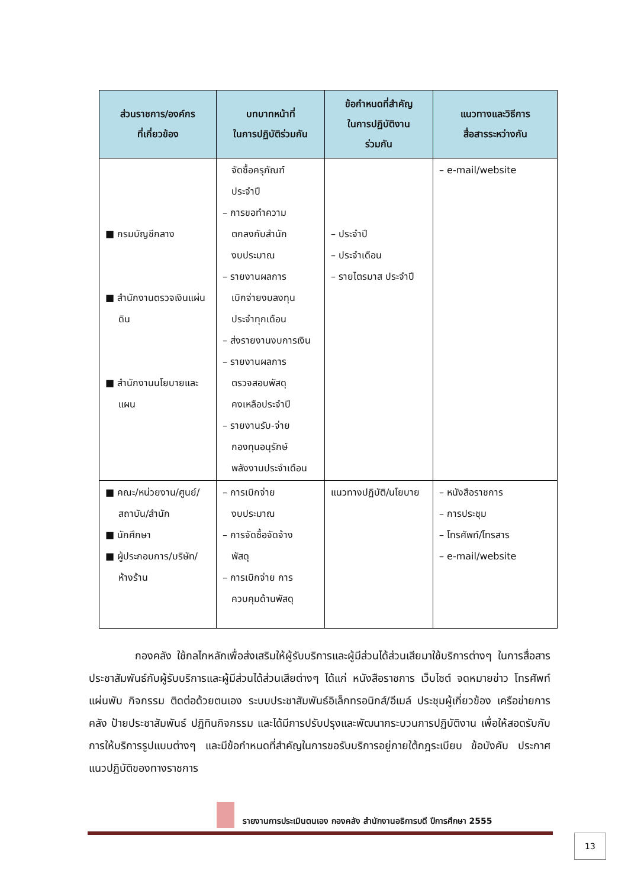| ส่วนราชการ/องค์กร ที่เกี่ยวข้อง | บทบาทหน้าที่ ในการปฏิบัติร่วมกัน | ข้อกำหนดที่สำคัญ ในการปฏิบัติงาน ร่วมกัน | แนวทางและวิธีการ สื่อสารระหว่างกัน |
| --- | --- | --- | --- |
| ■ กรมบัญชีกลาง ■ สำนักงานตรวจเงินแผ่นดิน ■ สำนักงานนโยบายและแผน | จัดซื้อครุภัณฑ์ ประจำปี – การขอทำความ ตกลงกับสำนัก งบประมาณ – รายงานผลการ เบิกจ่ายงบลงทุน ประจำทุกเดือน – ส่งรายงานงบการเงิน – รายงานผลการ ตรวจสอบพัสดุ คงเหลือประจำปี – รายงานรับ-จ่าย กองทุนอนุรักษ์ พลังงานประจำเดือน | – ประจำปี – ประจำเดือน – รายไตรมาส ประจำปี | – e-mail/website |
| ■ คณะ/หน่วยงาน/ศูนย์/สถาบัน/สำนัก ■ นักศึกษา ■ ผู้ประกอบการ/บริษัท/ห้างร้าน | – การเบิกจ่าย งบประมาณ – การจัดซื้อจัดจ้าง พัสดุ – การเบิกจ่าย การ ควบคุมด้านพัสดุ | แนวทางปฏิบัติ/นโยบาย | – หนังสือราชการ – การประชุม – โทรศัพท์/โทรสาร – e-mail/website |
กองคลัง ใช้กลไกหลักเพื่อส่งเสริมให้ผู้รับบริการและผู้มีส่วนได้ส่วนเสียมาใช้บริการต่างๆ ในการสื่อสารประชาสัมพันธ์กับผู้รับบริการและผู้มีส่วนได้ส่วนเสียต่างๆ ได้แก่ หนังสือราชการ เว็บไซต์ จดหมายข่าว โทรศัพท์ แผ่นพับ กิจกรรม ติดต่อด้วยตนเอง ระบบประชาสัมพันธ์อิเล็กทรอนิกส์/อีเมล์ ประชุมผู้เกี่ยวข้อง เครือข่ายการคลัง ป้ายประชาสัมพันธ์ ปฏิทินกิจกรรม และได้มีการปรับปรุงและพัฒนากระบวนการปฏิบัติงาน เพื่อให้สอดรับกับการให้บริการรูปแบบต่างๆ และมีข้อกำหนดที่สำคัญในการขอรับบริการอยู่ภายใต้กฎระเบียบ ข้อบังคับ ประกาศ แนวปฏิบัติของทางราชการ
รายงานการประเมินตนเอง กองคลัง สำนักงานอธิการบดี ปีการศึกษา 2555
13